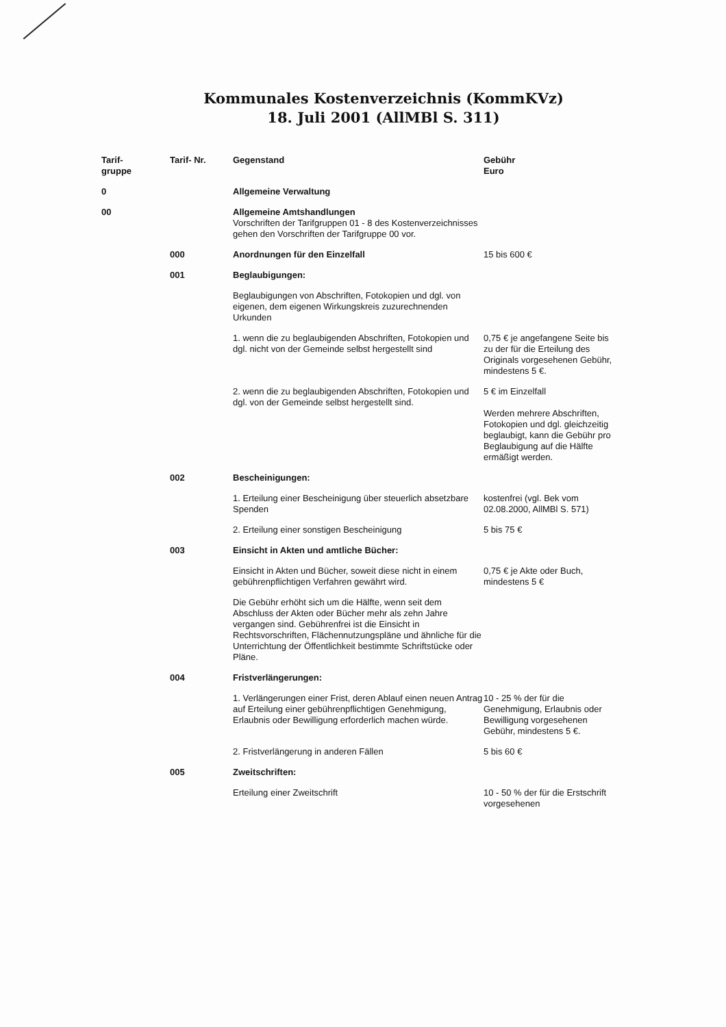Kommunales Kostenverzeichnis (KommKVz)
18. Juli 2001 (AllMBl S. 311)
| Tarif- gruppe | Tarif- Nr. | Gegenstand | Gebühr Euro |
| --- | --- | --- | --- |
| 0 | | Allgemeine Verwaltung | |
| 00 | | Allgemeine Amtshandlungen Vorschriften der Tarifgruppen 01 - 8 des Kostenverzeichnisses gehen den Vorschriften der Tarifgruppe 00 vor. | |
| | 000 | Anordnungen für den Einzelfall | 15 bis 600 € |
| | 001 | Beglaubigungen: | |
| | | Beglaubigungen von Abschriften, Fotokopien und dgl. von eigenen, dem eigenen Wirkungskreis zuzurechnenden Urkunden | |
| | | 1. wenn die zu beglaubigenden Abschriften, Fotokopien und dgl. nicht von der Gemeinde selbst hergestellt sind | 0,75 € je angefangene Seite bis zu der für die Erteilung des Originals vorgesehenen Gebühr, mindestens 5 €. |
| | | 2. wenn die zu beglaubigenden Abschriften, Fotokopien und dgl. von der Gemeinde selbst hergestellt sind. | 5 € im Einzelfall Werden mehrere Abschriften, Fotokopien und dgl. gleichzeitig beglaubigt, kann die Gebühr pro Beglaubigung auf die Hälfte ermäßigt werden. |
| | 002 | Bescheinigungen: | |
| | | 1. Erteilung einer Bescheinigung über steuerlich absetzbare Spenden | kostenfrei (vgl. Bek vom 02.08.2000, AllMBl S. 571) |
| | | 2. Erteilung einer sonstigen Bescheinigung | 5 bis 75 € |
| | 003 | Einsicht in Akten und amtliche Bücher: | |
| | | Einsicht in Akten und Bücher, soweit diese nicht in einem gebührenpflichtigen Verfahren gewährt wird. | 0,75 € je Akte oder Buch, mindestens 5 € |
| | | Die Gebühr erhöht sich um die Hälfte, wenn seit dem Abschluss der Akten oder Bücher mehr als zehn Jahre vergangen sind. Gebührenfrei ist die Einsicht in Rechtsvorschriften, Flächennutzungspläne und ähnliche für die Unterrichtung der Öffentlichkeit bestimmte Schriftstücke oder Pläne. | |
| | 004 | Fristverlängerungen: | |
| | | 1. Verlängerungen einer Frist, deren Ablauf einen neuen Antrag auf Erteilung einer gebührenpflichtigen Genehmigung, Erlaubnis oder Bewilligung erforderlich machen würde. | 10 - 25 % der für die Genehmigung, Erlaubnis oder Bewilligung vorgesehenen Gebühr, mindestens 5 €. |
| | | 2. Fristverlängerung in anderen Fällen | 5 bis 60 € |
| | 005 | Zweitschriften: | |
| | | Erteilung einer Zweitschrift | 10 - 50 % der für die Erstschrift vorgesehenen |